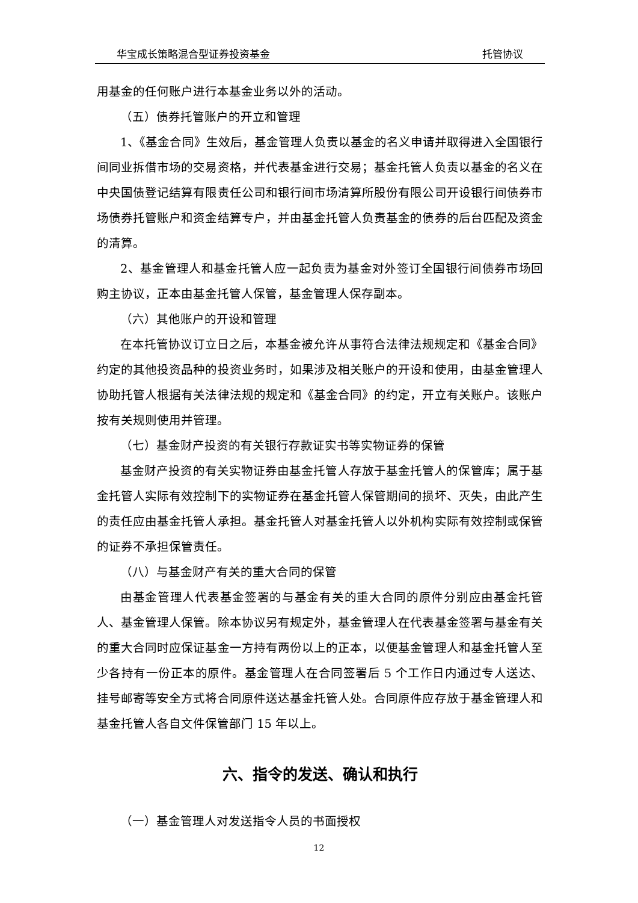华宝成长策略混合型证券投资基金 托管协议
用基金的任何账户进行本基金业务以外的活动。
（五）债券托管账户的开立和管理
1、《基金合同》生效后，基金管理人负责以基金的名义申请并取得进入全国银行间同业拆借市场的交易资格，并代表基金进行交易；基金托管人负责以基金的名义在中央国债登记结算有限责任公司和银行间市场清算所股份有限公司开设银行间债券市场债券托管账户和资金结算专户，并由基金托管人负责基金的债券的后台匹配及资金的清算。
2、基金管理人和基金托管人应一起负责为基金对外签订全国银行间债券市场回购主协议，正本由基金托管人保管，基金管理人保存副本。
（六）其他账户的开设和管理
在本托管协议订立日之后，本基金被允许从事符合法律法规规定和《基金合同》约定的其他投资品种的投资业务时，如果涉及相关账户的开设和使用，由基金管理人协助托管人根据有关法律法规的规定和《基金合同》的约定，开立有关账户。该账户按有关规则使用并管理。
（七）基金财产投资的有关银行存款证实书等实物证券的保管
基金财产投资的有关实物证券由基金托管人存放于基金托管人的保管库；属于基金托管人实际有效控制下的实物证券在基金托管人保管期间的损坏、灭失，由此产生的责任应由基金托管人承担。基金托管人对基金托管人以外机构实际有效控制或保管的证券不承担保管责任。
（八）与基金财产有关的重大合同的保管
由基金管理人代表基金签署的与基金有关的重大合同的原件分别应由基金托管人、基金管理人保管。除本协议另有规定外，基金管理人在代表基金签署与基金有关的重大合同时应保证基金一方持有两份以上的正本，以便基金管理人和基金托管人至少各持有一份正本的原件。基金管理人在合同签署后 5 个工作日内通过专人送达、挂号邮寄等安全方式将合同原件送达基金托管人处。合同原件应存放于基金管理人和基金托管人各自文件保管部门 15 年以上。
六、指令的发送、确认和执行
（一）基金管理人对发送指令人员的书面授权
12